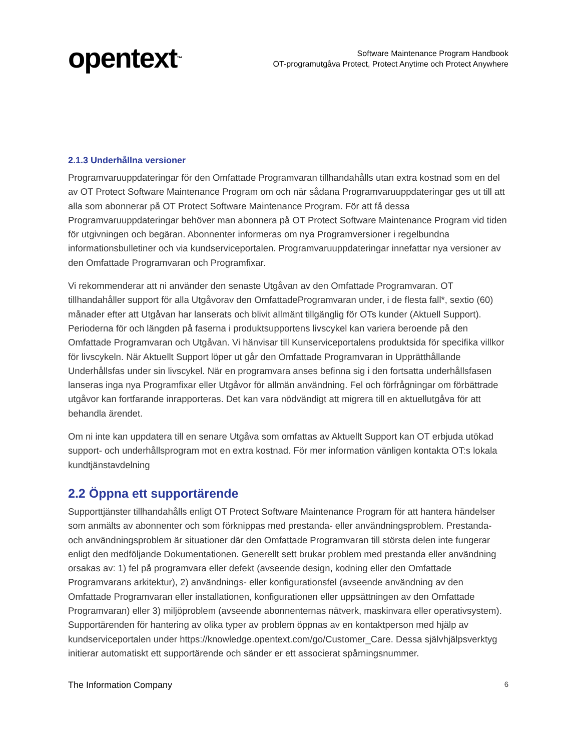opentext<sup>™</sup>
Software Maintenance Program Handbook
OT-programutgåva Protect, Protect Anytime och Protect Anywhere
2.1.3 Underhållna versioner
Programvaruuppdateringar för den Omfattade Programvaran tillhandahålls utan extra kostnad som en del av OT Protect Software Maintenance Program om och när sådana Programvaruuppdateringar ges ut till att alla som abonnerar på OT Protect Software Maintenance Program. För att få dessa Programvaruuppdateringar behöver man abonnera på OT Protect Software Maintenance Program vid tiden för utgivningen och begäran. Abonnenter informeras om nya Programversioner i regelbundna informationsbulletiner och via kundserviceportalen. Programvaruuppdateringar innefattar nya versioner av den Omfattade Programvaran och Programfixar.
Vi rekommenderar att ni använder den senaste Utgåvan av den Omfattade Programvaran. OT tillhandahåller support för alla Utgåvorav den OmfattadeProgramvaran under, i de flesta fall*, sextio (60) månader efter att Utgåvan har lanserats och blivit allmänt tillgänglig för OTs kunder (Aktuell Support). Perioderna för och längden på faserna i produktsupportens livscykel kan variera beroende på den Omfattade Programvaran och Utgåvan. Vi hänvisar till Kunserviceportalens produktsida för specifika villkor för livscykeln. När Aktuellt Support löper ut går den Omfattade Programvaran in Upprätthållande Underhållsfas under sin livscykel. När en programvara anses befinna sig i den fortsatta underhållsfasen lanseras inga nya Programfixar eller Utgåvor för allmän användning. Fel och förfrågningar om förbättrade utgåvor kan fortfarande inrapporteras. Det kan vara nödvändigt att migrera till en aktuellutgåva för att behandla ärendet.
Om ni inte kan uppdatera till en senare Utgåva som omfattas av Aktuellt Support kan OT erbjuda utökad support- och underhållsprogram mot en extra kostnad. För mer information vänligen kontakta OT:s lokala kundtjänstavdelning
2.2 Öppna ett supportärende
Supporttjänster tillhandahålls enligt OT Protect Software Maintenance Program för att hantera händelser som anmälts av abonnenter och som förknippas med prestanda- eller användningsproblem. Prestanda- och användningsproblem är situationer där den Omfattade Programvaran till största delen inte fungerar enligt den medföljande Dokumentationen. Generellt sett brukar problem med prestanda eller användning orsakas av: 1) fel på programvara eller defekt (avseende design, kodning eller den Omfattade Programvarans arkitektur), 2) användnings- eller konfigurationsfel (avseende användning av den Omfattade Programvaran eller installationen, konfigurationen eller uppsättningen av den Omfattade Programvaran) eller 3) miljöproblem (avseende abonnenternas nätverk, maskinvara eller operativsystem). Supportärenden för hantering av olika typer av problem öppnas av en kontaktperson med hjälp av kundserviceportalen under https://knowledge.opentext.com/go/Customer_Care. Dessa självhjälpsverktyg initierar automatiskt ett supportärende och sänder er ett associerat spårningsnummer.
The Information Company 6